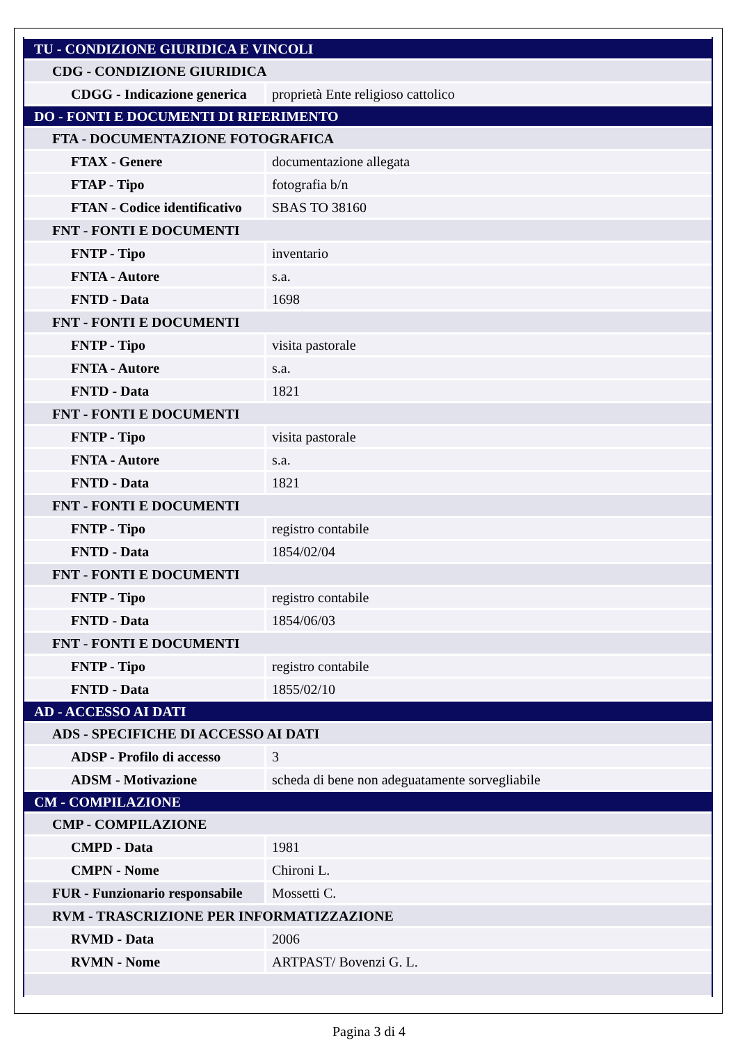| TU - CONDIZIONE GIURIDICA E VINCOLI | |
| CDG - CONDIZIONE GIURIDICA | |
| CDGG - Indicazione generica | proprietà Ente religioso cattolico |
| DO - FONTI E DOCUMENTI DI RIFERIMENTO | |
| FTA - DOCUMENTAZIONE FOTOGRAFICA | |
| FTAX - Genere | documentazione allegata |
| FTAP - Tipo | fotografia b/n |
| FTAN - Codice identificativo | SBAS TO 38160 |
| FNT - FONTI E DOCUMENTI | |
| FNTP - Tipo | inventario |
| FNTA - Autore | s.a. |
| FNTD - Data | 1698 |
| FNT - FONTI E DOCUMENTI | |
| FNTP - Tipo | visita pastorale |
| FNTA - Autore | s.a. |
| FNTD - Data | 1821 |
| FNT - FONTI E DOCUMENTI | |
| FNTP - Tipo | visita pastorale |
| FNTA - Autore | s.a. |
| FNTD - Data | 1821 |
| FNT - FONTI E DOCUMENTI | |
| FNTP - Tipo | registro contabile |
| FNTD - Data | 1854/02/04 |
| FNT - FONTI E DOCUMENTI | |
| FNTP - Tipo | registro contabile |
| FNTD - Data | 1854/06/03 |
| FNT - FONTI E DOCUMENTI | |
| FNTP - Tipo | registro contabile |
| FNTD - Data | 1855/02/10 |
| AD - ACCESSO AI DATI | |
| ADS - SPECIFICHE DI ACCESSO AI DATI | |
| ADSP - Profilo di accesso | 3 |
| ADSM - Motivazione | scheda di bene non adeguatamente sorvegliabile |
| CM - COMPILAZIONE | |
| CMP - COMPILAZIONE | |
| CMPD - Data | 1981 |
| CMPN - Nome | Chironi L. |
| FUR - Funzionario responsabile | Mossetti C. |
| RVM - TRASCRIZIONE PER INFORMATIZZAZIONE | |
| RVMD - Data | 2006 |
| RVMN - Nome | ARTPAST/ Bovenzi G. L. |
Pagina 3 di 4